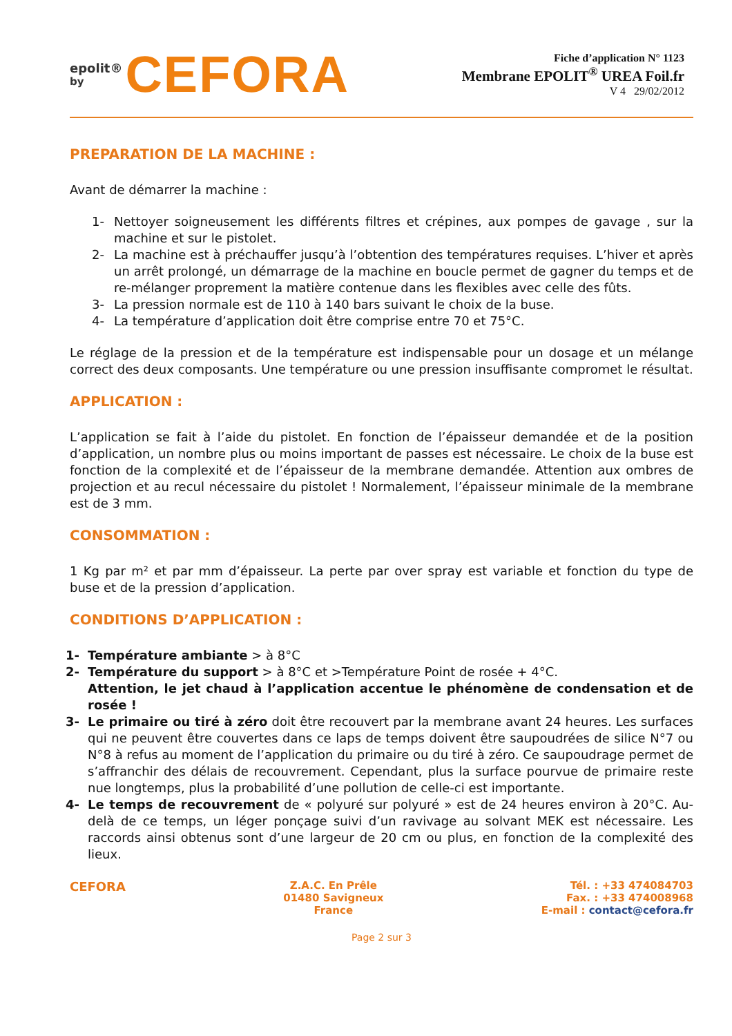epolit®
by CEFORA
Fiche d’application N° 1123
Membrane EPOLIT<sup>®</sup> UREA Foil.fr
V 4 29/02/2012
PREPARATION DE LA MACHINE :
Avant de démarrer la machine :
1- Nettoyer soigneusement les différents filtres et crépines, aux pompes de gavage , sur la machine et sur le pistolet.
2- La machine est à préchauffer jusqu’à l’obtention des températures requises. L’hiver et après un arrêt prolongé, un démarrage de la machine en boucle permet de gagner du temps et de re-mélanger proprement la matière contenue dans les flexibles avec celle des fûts.
3- La pression normale est de 110 à 140 bars suivant le choix de la buse.
4- La température d’application doit être comprise entre 70 et 75°C.
Le réglage de la pression et de la température est indispensable pour un dosage et un mélange correct des deux composants. Une température ou une pression insuffisante compromet le résultat.
APPLICATION :
L’application se fait à l’aide du pistolet. En fonction de l’épaisseur demandée et de la position d’application, un nombre plus ou moins important de passes est nécessaire. Le choix de la buse est fonction de la complexité et de l’épaisseur de la membrane demandée. Attention aux ombres de projection et au recul nécessaire du pistolet ! Normalement, l’épaisseur minimale de la membrane est de 3 mm.
CONSOMMATION :
1 Kg par m² et par mm d’épaisseur. La perte par over spray est variable et fonction du type de buse et de la pression d’application.
CONDITIONS D’APPLICATION :
1- Température ambiante > à 8°C
2- Température du support > à 8°C et >Température Point de rosée + 4°C.
Attention, le jet chaud à l’application accentue le phénomène de condensation et de rosée !
3- Le primaire ou tiré à zéro doit être recouvert par la membrane avant 24 heures. Les surfaces qui ne peuvent être couvertes dans ce laps de temps doivent être saupoudrées de silice N°7 ou N°8 à refus au moment de l’application du primaire ou du tiré à zéro. Ce saupoudrage permet de s’affranchir des délais de recouvrement. Cependant, plus la surface pourvue de primaire reste nue longtemps, plus la probabilité d’une pollution de celle-ci est importante.
4- Le temps de recouvrement de « polyuré sur polyuré » est de 24 heures environ à 20°C. Au-delà de ce temps, un léger ponçage suivi d’un ravivage au solvant MEK est nécessaire. Les raccords ainsi obtenus sont d’une largeur de 20 cm ou plus, en fonction de la complexité des lieux.
CEFORA
Z.A.C. En Prêle
01480 Savigneux
France
Tél. : +33 474084703
Fax. : +33 474008968
E-mail : contact@cefora.fr
Page 2 sur 3